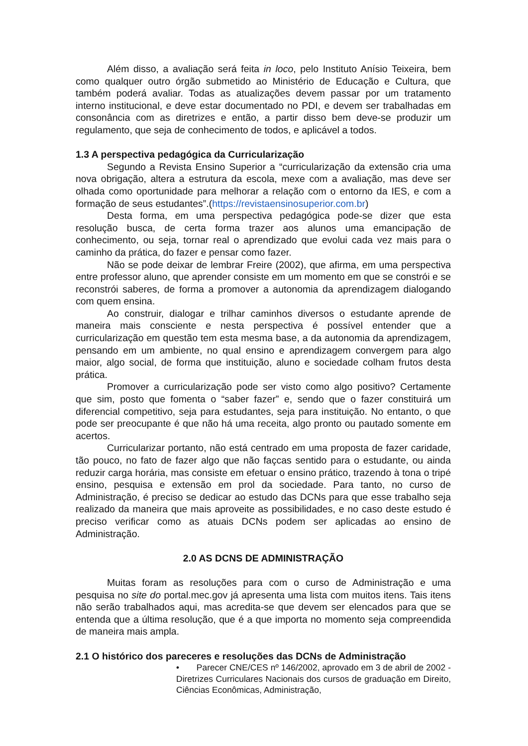Além disso, a avaliação será feita in loco, pelo Instituto Anísio Teixeira, bem como qualquer outro órgão submetido ao Ministério de Educação e Cultura, que também poderá avaliar. Todas as atualizações devem passar por um tratamento interno institucional, e deve estar documentado no PDI, e devem ser trabalhadas em consonância com as diretrizes e então, a partir disso bem deve-se produzir um regulamento, que seja de conhecimento de todos, e aplicável a todos.
1.3 A perspectiva pedagógica da Curricularização
Segundo a Revista Ensino Superior a “curricularização da extensão cria uma nova obrigação, altera a estrutura da escola, mexe com a avaliação, mas deve ser olhada como oportunidade para melhorar a relação com o entorno da IES, e com a formação de seus estudantes”.(https://revistaensinosuperior.com.br)
Desta forma, em uma perspectiva pedagógica pode-se dizer que esta resolução busca, de certa forma trazer aos alunos uma emancipação de conhecimento, ou seja, tornar real o aprendizado que evolui cada vez mais para o caminho da prática, do fazer e pensar como fazer.
Não se pode deixar de lembrar Freire (2002), que afirma, em uma perspectiva entre professor aluno, que aprender consiste em um momento em que se constrói e se reconstrói saberes, de forma a promover a autonomia da aprendizagem dialogando com quem ensina.
Ao construir, dialogar e trilhar caminhos diversos o estudante aprende de maneira mais consciente e nesta perspectiva é possível entender que a curricularização em questão tem esta mesma base, a da autonomia da aprendizagem, pensando em um ambiente, no qual ensino e aprendizagem convergem para algo maior, algo social, de forma que instituição, aluno e sociedade colham frutos desta prática.
Promover a curricularização pode ser visto como algo positivo? Certamente que sim, posto que fomenta o “saber fazer” e, sendo que o fazer constituirá um diferencial competitivo, seja para estudantes, seja para instituição. No entanto, o que pode ser preocupante é que não há uma receita, algo pronto ou pautado somente em acertos.
Curricularizar portanto, não está centrado em uma proposta de fazer caridade, tão pouco, no fato de fazer algo que não façcas sentido para o estudante, ou ainda reduzir carga horária, mas consiste em efetuar o ensino prático, trazendo à tona o tripé ensino, pesquisa e extensão em prol da sociedade. Para tanto, no curso de Administração, é preciso se dedicar ao estudo das DCNs para que esse trabalho seja realizado da maneira que mais aproveite as possibilidades, e no caso deste estudo é preciso verificar como as atuais DCNs podem ser aplicadas ao ensino de Administração.
2.0 AS DCNS DE ADMINISTRAÇÃO
Muitas foram as resoluções para com o curso de Administração e uma pesquisa no site do portal.mec.gov já apresenta uma lista com muitos itens. Tais itens não serão trabalhados aqui, mas acredita-se que devem ser elencados para que se entenda que a última resolução, que é a que importa no momento seja compreendida de maneira mais ampla.
2.1 O histórico dos pareceres e resoluções das DCNs de Administração
• Parecer CNE/CES nº 146/2002, aprovado em 3 de abril de 2002 - Diretrizes Curriculares Nacionais dos cursos de graduação em Direito, Ciências Econômicas, Administração,